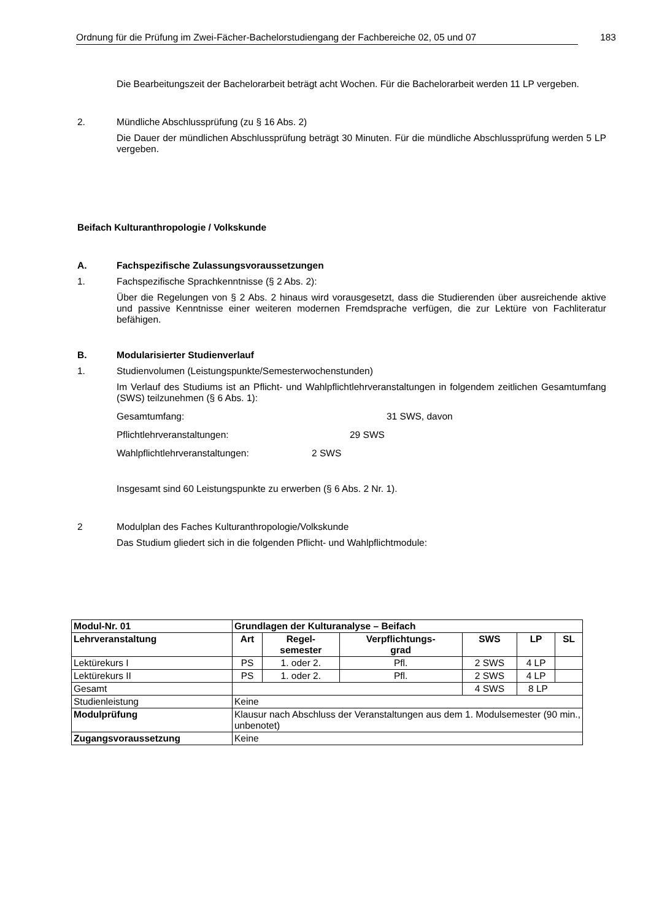Ordnung für die Prüfung im Zwei-Fächer-Bachelorstudiengang der Fachbereiche 02, 05 und 07 183
Die Bearbeitungszeit der Bachelorarbeit beträgt acht Wochen. Für die Bachelorarbeit werden 11 LP vergeben.
2. Mündliche Abschlussprüfung (zu § 16 Abs. 2)
Die Dauer der mündlichen Abschlussprüfung beträgt 30 Minuten. Für die mündliche Abschlussprüfung werden 5 LP vergeben.
Beifach Kulturanthropologie / Volkskunde
A. Fachspezifische Zulassungsvoraussetzungen
1. Fachspezifische Sprachkenntnisse (§ 2 Abs. 2):
Über die Regelungen von § 2 Abs. 2 hinaus wird vorausgesetzt, dass die Studierenden über ausreichende aktive und passive Kenntnisse einer weiteren modernen Fremdsprache verfügen, die zur Lektüre von Fachliteratur befähigen.
B. Modularisierter Studienverlauf
1. Studienvolumen (Leistungspunkte/Semesterwochenstunden)
Im Verlauf des Studiums ist an Pflicht- und Wahlpflichtlehrveranstaltungen in folgendem zeitlichen Gesamtumfang (SWS) teilzunehmen (§ 6 Abs. 1):
Gesamtumfang: 31 SWS, davon
Pflichtlehrveranstaltungen: 29 SWS
Wahlpflichtlehrveranstaltungen: 2 SWS
Insgesamt sind 60 Leistungspunkte zu erwerben (§ 6 Abs. 2 Nr. 1).
2 Modulplan des Faches Kulturanthropologie/Volkskunde
Das Studium gliedert sich in die folgenden Pflicht- und Wahlpflichtmodule:
| Modul-Nr. 01 | Grundlagen der Kulturanalyse – Beifach | | | | | |
| Lehrveranstaltung | Art | Regel- semester | Verpflichtungs- grad | SWS | LP | SL |
| Lektürekurs I | PS | 1. oder 2. | Pfl. | 2 SWS | 4 LP | |
| Lektürekurs II | PS | 1. oder 2. | Pfl. | 2 SWS | 4 LP | |
| Gesamt | | | | 4 SWS | 8 LP | |
| Studienleistung | Keine | | | | | |
| Modulprüfung | Klausur nach Abschluss der Veranstaltungen aus dem 1. Modulsemester (90 min., unbenotet) | | | | | |
| Zugangsvoraussetzung | Keine | | | | | |